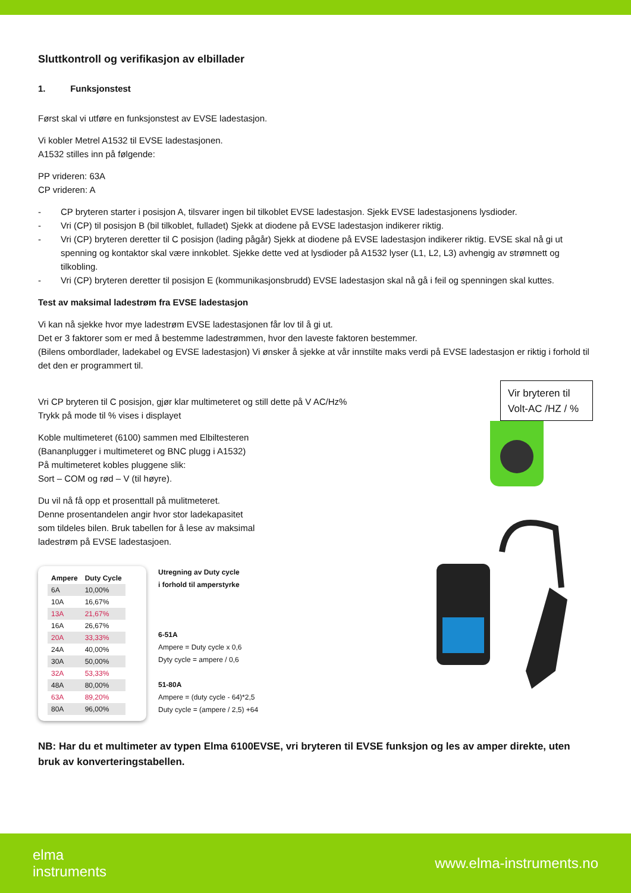Sluttkontroll og verifikasjon av elbillader
1. Funksjonstest
Først skal vi utføre en funksjonstest av EVSE ladestasjon.
Vi kobler Metrel A1532 til EVSE ladestasjonen.
A1532 stilles inn på følgende:
PP vrideren: 63A
CP vrideren: A
- CP bryteren starter i posisjon A, tilsvarer ingen bil tilkoblet EVSE ladestasjon. Sjekk EVSE ladestasjonens lysdioder.
- Vri (CP) til posisjon B (bil tilkoblet, fulladet) Sjekk at diodene på EVSE ladestasjon indikerer riktig.
- Vri (CP) bryteren deretter til C posisjon (lading pågår) Sjekk at diodene på EVSE ladestasjon indikerer riktig. EVSE skal nå gi ut spenning og kontaktor skal være innkoblet. Sjekke dette ved at lysdioder på A1532 lyser (L1, L2, L3) avhengig av strømnett og tilkobling.
- Vri (CP) bryteren deretter til posisjon E (kommunikasjonsbrudd) EVSE ladestasjon skal nå gå i feil og spenningen skal kuttes.
Test av maksimal ladestrøm fra EVSE ladestasjon
Vi kan nå sjekke hvor mye ladestrøm EVSE ladestasjonen får lov til å gi ut.
Det er 3 faktorer som er med å bestemme ladestrømmen, hvor den laveste faktoren bestemmer.
(Bilens ombordlader, ladekabel og EVSE ladestasjon) Vi ønsker å sjekke at vår innstilte maks verdi på EVSE ladestasjon er riktig i forhold til det den er programmert til.
Vri CP bryteren til C posisjon, gjør klar multimeteret og still dette på V AC/Hz%
Trykk på mode til % vises i displayet
Koble multimeteret (6100) sammen med Elbiltesteren
(Bananplugger i multimeteret og BNC plugg i A1532)
På multimeteret kobles pluggene slik:
Sort – COM og rød – V (til høyre).
Du vil nå få opp et prosenttall på mulitmeteret.
Denne prosentandelen angir hvor stor ladekapasitet
som tildeles bilen. Bruk tabellen for å lese av maksimal
ladestrøm på EVSE ladestasjoen.
| Ampere | Duty Cycle |
| --- | --- |
| 6A | 10,00% |
| 10A | 16,67% |
| 13A | 21,67% |
| 16A | 26,67% |
| 20A | 33,33% |
| 24A | 40,00% |
| 30A | 50,00% |
| 32A | 53,33% |
| 48A | 80,00% |
| 63A | 89,20% |
| 80A | 96,00% |
Utregning av Duty cycle
i forhold til amperstyrke
6-51A
Ampere = Duty cycle x 0,6
Dyty cycle = ampere / 0,6
51-80A
Ampere = (duty cycle - 64)*2,5
Duty cycle = (ampere / 2,5) +64
Vir bryteren til Volt-AC /HZ / %
NB: Har du et multimeter av typen Elma 6100EVSE, vri bryteren til EVSE funksjon og les av amper direkte, uten bruk av konverteringstabellen.
elma
instruments
www.elma-instruments.no